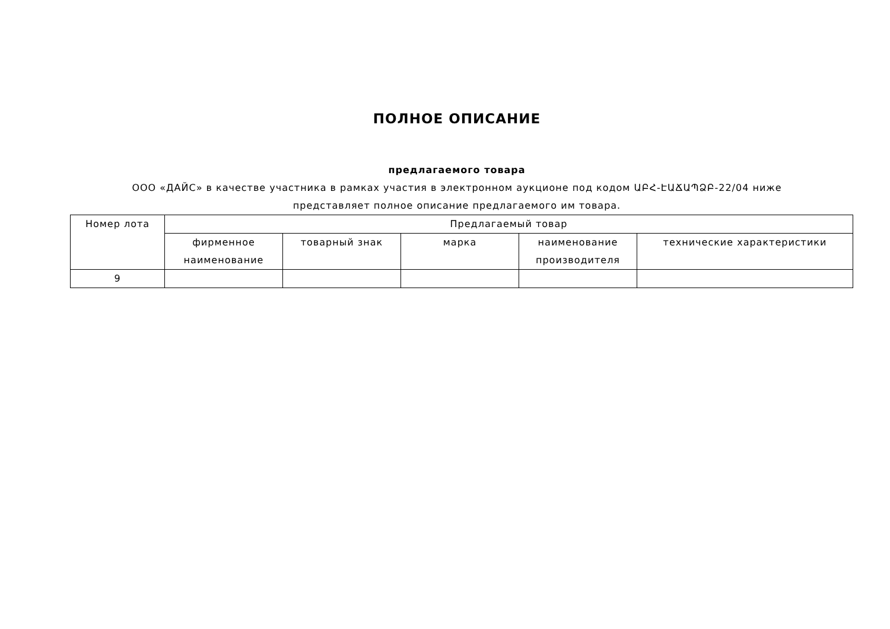ПОЛНОЕ ОПИСАНИЕ
предлагаемого товара
ООО «ДАЙС» в качестве участника в рамках участия в электронном аукционе под кодом ԱԲՀ-ԷԱՃԱՊՁԲ-22/04 ниже представляет полное описание предлагаемого им товара.
| Номер лота | Предлагаемый товар | | | | |
| --- | --- | --- | --- | --- | --- |
| | фирменное наименование | товарный знак | марка | наименование производителя | технические характеристики |
| 9 | | | | | |